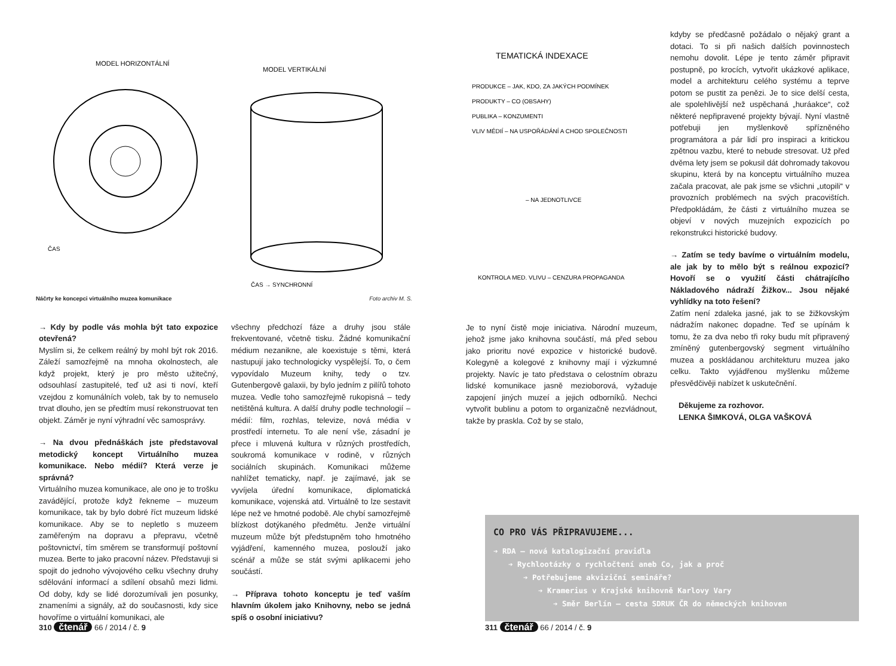MODEL HORIZONTÁLNÍ
ČAS
MODEL VERTIKÁLNÍ
ČAS → SYNCHRONNÍ
Náčrty ke koncepci virtuálního muzea komunikace Foto archiv M. S.
→ Kdy by podle vás mohla být tato expozice otevřená?
Myslím si, že celkem reálný by mohl být rok 2016. Záleží samozřejmě na mnoha okolnostech, ale když projekt, který je pro město užitečný, odsouhlasí zastupitelé, teď už asi ti noví, kteří vzejdou z komunálních voleb, tak by to nemuselo trvat dlouho, jen se předtím musí rekonstruovat ten objekt. Záměr je nyní výhradní věc samosprávy.
→ Na dvou přednáškách jste představoval metodický koncept Virtuálního muzea komunikace. Nebo médií? Která verze je správná?
Virtuálního muzea komunikace, ale ono je to trošku zavádějící, protože když řekneme – muzeum komunikace, tak by bylo dobré říct muzeum lidské komunikace. Aby se to nepletlo s muzeem zaměřeným na dopravu a přepravu, včetně poštovnictví, tím směrem se transformují poštovní muzea. Berte to jako pracovní název. Představuji si spojit do jednoho vývojového celku všechny druhy sdělování informací a sdílení obsahů mezi lidmi. Od doby, kdy se lidé dorozumívali jen posunky, znameními a signály, až do současnosti, kdy sice hovoříme o virtuální komunikaci, ale
všechny předchozí fáze a druhy jsou stále frekventované, včetně tisku. Žádné komunikační médium nezanikne, ale koexistuje s těmi, která nastupují jako technologicky vyspělejší. To, o čem vypovídalo Muzeum knihy, tedy o tzv. Gutenbergově galaxii, by bylo jedním z pilířů tohoto muzea. Vedle toho samozřejmě rukopisná – tedy netištěná kultura. A další druhy podle technologií – médií: film, rozhlas, televize, nová média v prostředí internetu. To ale není vše, zásadní je přece i mluvená kultura v různých prostředích, soukromá komunikace v rodině, v různých sociálních skupinách. Komunikaci můžeme nahlížet tematicky, např. je zajímavé, jak se vyvíjela úřední komunikace, diplomatická komunikace, vojenská atd. Virtuálně to lze sestavit lépe než ve hmotné podobě. Ale chybí samozřejmě blízkost dotýkaného předmětu. Jenže virtuální muzeum může být předstupněm toho hmotného vyjádření, kamenného muzea, poslouží jako scénář a může se stát svými aplikacemi jeho součástí.
→ Příprava tohoto konceptu je teď vaším hlavním úkolem jako Knihovny, nebo se jedná spíš o osobní iniciativu?
310 čtenář 66 / 2014 / č. 9
TEMATICKÁ INDEXACE
PRODUKCE – JAK, KDO, ZA JAKÝCH PODMÍNEK
PRODUKTY – CO (OBSAHY)
PUBLIKA – KONZUMENTI
VLIV MÉDIÍ – NA USPOŘÁDÁNÍ A CHOD SPOLEČNOSTI
– NA JEDNOTLIVCE
KONTROLA MED. VLIVU – CENZURA PROPAGANDA
Je to nyní čistě moje iniciativa. Národní muzeum, jehož jsme jako knihovna součástí, má před sebou jako prioritu nové expozice v historické budově. Kolegyně a kolegové z knihovny mají i výzkumné projekty. Navíc je tato představa o celostním obrazu lidské komunikace jasně mezioborová, vyžaduje zapojení jiných muzeí a jejich odborníků. Nechci vytvořit bublinu a potom to organizačně nezvládnout, takže by praskla. Což by se stalo,
kdyby se předčasně požádalo o nějaký grant a dotaci. To si při našich dalších povinnostech nemohu dovolit. Lépe je tento záměr připravit postupně, po krocích, vytvořit ukázkové aplikace, model a architekturu celého systému a teprve potom se pustit za penězi. Je to sice delší cesta, ale spolehlivější než uspěchaná „huráakce“, což některé nepřipravené projekty bývají. Nyní vlastně potřebuji jen myšlenkově spřízněného programátora a pár lidí pro inspiraci a kritickou zpětnou vazbu, které to nebude stresovat. Už před dvěma lety jsem se pokusil dát dohromady takovou skupinu, která by na konceptu virtuálního muzea začala pracovat, ale pak jsme se všichni „utopili“ v provozních problémech na svých pracovištích. Předpokládám, že části z virtuálního muzea se objeví v nových muzejních expozicích po rekonstrukci historické budovy.
→ Zatím se tedy bavíme o virtuálním modelu, ale jak by to mělo být s reálnou expozicí? Hovoří se o využití části chátrajícího Nákladového nádraží Žižkov... Jsou nějaké vyhlídky na toto řešení?
Zatím není zdaleka jasné, jak to se žižkovským nádražím nakonec dopadne. Teď se upínám k tomu, že za dva nebo tři roky budu mít připravený zmíněný gutenbergovský segment virtuálního muzea a poskládanou architekturu muzea jako celku. Takto vyjádřenou myšlenku můžeme přesvědčivěji nabízet k uskutečnění.
Děkujeme za rozhovor.
LENKA ŠIMKOVÁ, OLGA VAŠKOVÁ
CO PRO VÁS PŘIPRAVUJEME...
➔ RDA – nová katalogizační pravidla
➔ Rychlootázky o rychločtení aneb Co, jak a proč
➔ Potřebujeme akviziční semináře?
➔ Kramerius v Krajské knihovně Karlovy Vary
➔ Směr Berlín – cesta SDRUK ČR do německých knihoven
311 čtenář 66 / 2014 / č. 9